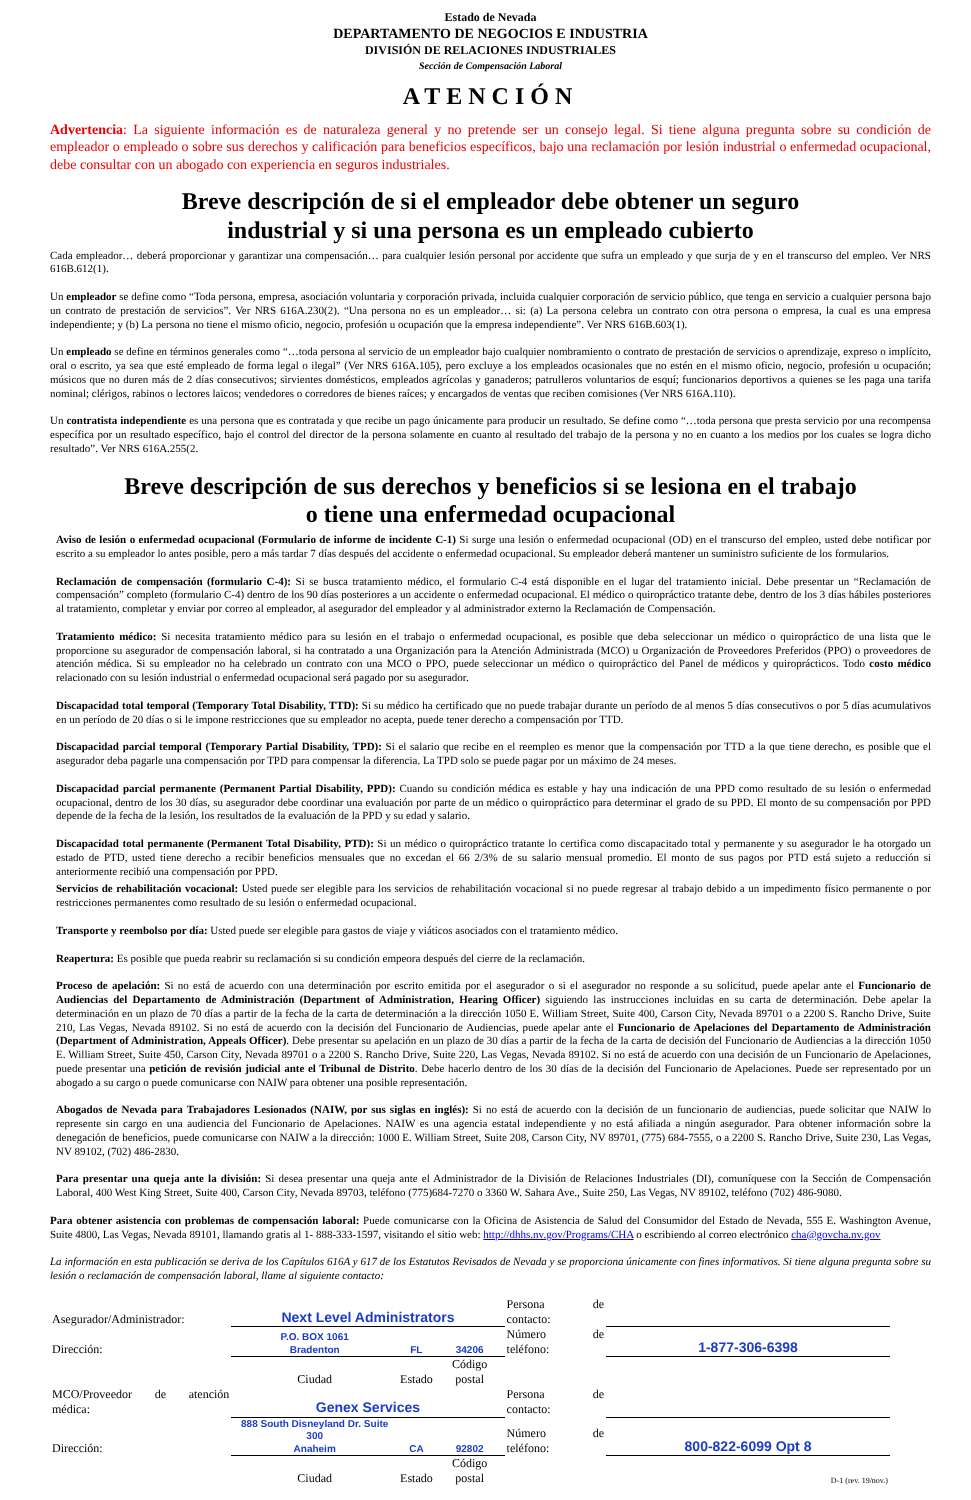Estado de Nevada
DEPARTAMENTO DE NEGOCIOS E INDUSTRIA
DIVISIÓN DE RELACIONES INDUSTRIALES
Sección de Compensación Laboral
ATENCIÓN
Advertencia: La siguiente información es de naturaleza general y no pretende ser un consejo legal. Si tiene alguna pregunta sobre su condición de empleador o empleado o sobre sus derechos y calificación para beneficios específicos, bajo una reclamación por lesión industrial o enfermedad ocupacional, debe consultar con un abogado con experiencia en seguros industriales.
Breve descripción de si el empleador debe obtener un seguro
industrial y si una persona es un empleado cubierto
Cada empleador… deberá proporcionar y garantizar una compensación… para cualquier lesión personal por accidente que sufra un empleado y que surja de y en el transcurso del empleo. Ver NRS 616B.612(1).
Un empleador se define como “Toda persona, empresa, asociación voluntaria y corporación privada, incluida cualquier corporación de servicio público, que tenga en servicio a cualquier persona bajo un contrato de prestación de servicios”. Ver NRS 616A.230(2). “Una persona no es un empleador… si: (a) La persona celebra un contrato con otra persona o empresa, la cual es una empresa independiente; y (b) La persona no tiene el mismo oficio, negocio, profesión u ocupación que la empresa independiente”. Ver NRS 616B.603(1).
Un empleado se define en términos generales como “…toda persona al servicio de un empleador bajo cualquier nombramiento o contrato de prestación de servicios o aprendizaje, expreso o implícito, oral o escrito, ya sea que esté empleado de forma legal o ilegal” (Ver NRS 616A.105), pero excluye a los empleados ocasionales que no estén en el mismo oficio, negocio, profesión u ocupación; músicos que no duren más de 2 días consecutivos; sirvientes domésticos, empleados agrícolas y ganaderos; patrulleros voluntarios de esquí; funcionarios deportivos a quienes se les paga una tarifa nominal; clérigos, rabinos o lectores laicos; vendedores o corredores de bienes raíces; y encargados de ventas que reciben comisiones (Ver NRS 616A.110).
Un contratista independiente es una persona que es contratada y que recibe un pago únicamente para producir un resultado. Se define como “…toda persona que presta servicio por una recompensa específica por un resultado específico, bajo el control del director de la persona solamente en cuanto al resultado del trabajo de la persona y no en cuanto a los medios por los cuales se logra dicho resultado”. Ver NRS 616A.255(2.
Breve descripción de sus derechos y beneficios si se lesiona en el trabajo
o tiene una enfermedad ocupacional
Aviso de lesión o enfermedad ocupacional (Formulario de informe de incidente C-1) Si surge una lesión o enfermedad ocupacional (OD) en el transcurso del empleo, usted debe notificar por escrito a su empleador lo antes posible, pero a más tardar 7 días después del accidente o enfermedad ocupacional. Su empleador deberá mantener un suministro suficiente de los formularios.
Reclamación de compensación (formulario C-4): Si se busca tratamiento médico, el formulario C-4 está disponible en el lugar del tratamiento inicial. Debe presentar un “Reclamación de compensación” completo (formulario C-4) dentro de los 90 días posteriores a un accidente o enfermedad ocupacional. El médico o quiropráctico tratante debe, dentro de los 3 días hábiles posteriores al tratamiento, completar y enviar por correo al empleador, al asegurador del empleador y al administrador externo la Reclamación de Compensación.
Tratamiento médico: Si necesita tratamiento médico para su lesión en el trabajo o enfermedad ocupacional, es posible que deba seleccionar un médico o quiropráctico de una lista que le proporcione su asegurador de compensación laboral, si ha contratado a una Organización para la Atención Administrada (MCO) u Organización de Proveedores Preferidos (PPO) o proveedores de atención médica. Si su empleador no ha celebrado un contrato con una MCO o PPO, puede seleccionar un médico o quiropráctico del Panel de médicos y quiroprácticos. Todo costo médico relacionado con su lesión industrial o enfermedad ocupacional será pagado por su asegurador.
Discapacidad total temporal (Temporary Total Disability, TTD): Si su médico ha certificado que no puede trabajar durante un período de al menos 5 días consecutivos o por 5 días acumulativos en un período de 20 días o si le impone restricciones que su empleador no acepta, puede tener derecho a compensación por TTD.
Discapacidad parcial temporal (Temporary Partial Disability, TPD): Si el salario que recibe en el reempleo es menor que la compensación por TTD a la que tiene derecho, es posible que el asegurador deba pagarle una compensación por TPD para compensar la diferencia. La TPD solo se puede pagar por un máximo de 24 meses.
Discapacidad parcial permanente (Permanent Partial Disability, PPD): Cuando su condición médica es estable y hay una indicación de una PPD como resultado de su lesión o enfermedad ocupacional, dentro de los 30 días, su asegurador debe coordinar una evaluación por parte de un médico o quiropráctico para determinar el grado de su PPD. El monto de su compensación por PPD depende de la fecha de la lesión, los resultados de la evaluación de la PPD y su edad y salario.
Discapacidad total permanente (Permanent Total Disability, PTD): Si un médico o quiropráctico tratante lo certifica como discapacitado total y permanente y su asegurador le ha otorgado un estado de PTD, usted tiene derecho a recibir beneficios mensuales que no excedan el 66 2/3% de su salario mensual promedio. El monto de sus pagos por PTD está sujeto a reducción si anteriormente recibió una compensación por PPD.
Servicios de rehabilitación vocacional: Usted puede ser elegible para los servicios de rehabilitación vocacional si no puede regresar al trabajo debido a un impedimento físico permanente o por restricciones permanentes como resultado de su lesión o enfermedad ocupacional.
Transporte y reembolso por día: Usted puede ser elegible para gastos de viaje y viáticos asociados con el tratamiento médico.
Reapertura: Es posible que pueda reabrir su reclamación si su condición empeora después del cierre de la reclamación.
Proceso de apelación: Si no está de acuerdo con una determinación por escrito emitida por el asegurador o si el asegurador no responde a su solicitud, puede apelar ante el Funcionario de Audiencias del Departamento de Administración (Department of Administration, Hearing Officer) siguiendo las instrucciones incluidas en su carta de determinación. Debe apelar la determinación en un plazo de 70 días a partir de la fecha de la carta de determinación a la dirección 1050 E. William Street, Suite 400, Carson City, Nevada 89701 o a 2200 S. Rancho Drive, Suite 210, Las Vegas, Nevada 89102. Si no está de acuerdo con la decisión del Funcionario de Audiencias, puede apelar ante el Funcionario de Apelaciones del Departamento de Administración (Department of Administration, Appeals Officer). Debe presentar su apelación en un plazo de 30 días a partir de la fecha de la carta de decisión del Funcionario de Audiencias a la dirección 1050 E. William Street, Suite 450, Carson City, Nevada 89701 o a 2200 S. Rancho Drive, Suite 220, Las Vegas, Nevada 89102. Si no está de acuerdo con una decisión de un Funcionario de Apelaciones, puede presentar una petición de revisión judicial ante el Tribunal de Distrito. Debe hacerlo dentro de los 30 días de la decisión del Funcionario de Apelaciones. Puede ser representado por un abogado a su cargo o puede comunicarse con NAIW para obtener una posible representación.
Abogados de Nevada para Trabajadores Lesionados (NAIW, por sus siglas en inglés): Si no está de acuerdo con la decisión de un funcionario de audiencias, puede solicitar que NAIW lo represente sin cargo en una audiencia del Funcionario de Apelaciones. NAIW es una agencia estatal independiente y no está afiliada a ningún asegurador. Para obtener información sobre la denegación de beneficios, puede comunicarse con NAIW a la dirección: 1000 E. William Street, Suite 208, Carson City, NV 89701, (775) 684-7555, o a 2200 S. Rancho Drive, Suite 230, Las Vegas, NV 89102, (702) 486-2830.
Para presentar una queja ante la división: Si desea presentar una queja ante el Administrador de la División de Relaciones Industriales (DI), comuníquese con la Sección de Compensación Laboral, 400 West King Street, Suite 400, Carson City, Nevada 89703, teléfono (775)684-7270 o 3360 W. Sahara Ave., Suite 250, Las Vegas, NV 89102, teléfono (702) 486-9080.
Para obtener asistencia con problemas de compensación laboral: Puede comunicarse con la Oficina de Asistencia de Salud del Consumidor del Estado de Nevada, 555 E. Washington Avenue, Suite 4800, Las Vegas, Nevada 89101, llamando gratis al 1- 888-333-1597, visitando el sitio web: http://dhhs.nv.gov/Programs/CHA o escribiendo al correo electrónico cha@govcha.nv.gov
La información en esta publicación se deriva de los Capítulos 616A y 617 de los Estatutos Revisados de Nevada y se proporciona únicamente con fines informativos. Si tiene alguna pregunta sobre su lesión o reclamación de compensación laboral, llame al siguiente contacto:
| Asegurador/Administrador: | Next Level Administrators | | | Persona de contacto: | |
| Dirección: | P.O. BOX 1061 Bradenton | FL | 34206 | Número de teléfono: | 1-877-306-6398 |
| | Ciudad | Estado | Código postal | | |
| MCO/Proveedor de atención médica: | Genex Services | | | Persona de contacto: | |
| Dirección: | 888 South Disneyland Dr. Suite 300 Anaheim | CA | 92802 | Número de teléfono: | 800-822-6099 Opt 8 |
| | Ciudad | Estado | Código postal | | D-1 (rev. 19/nov.) |